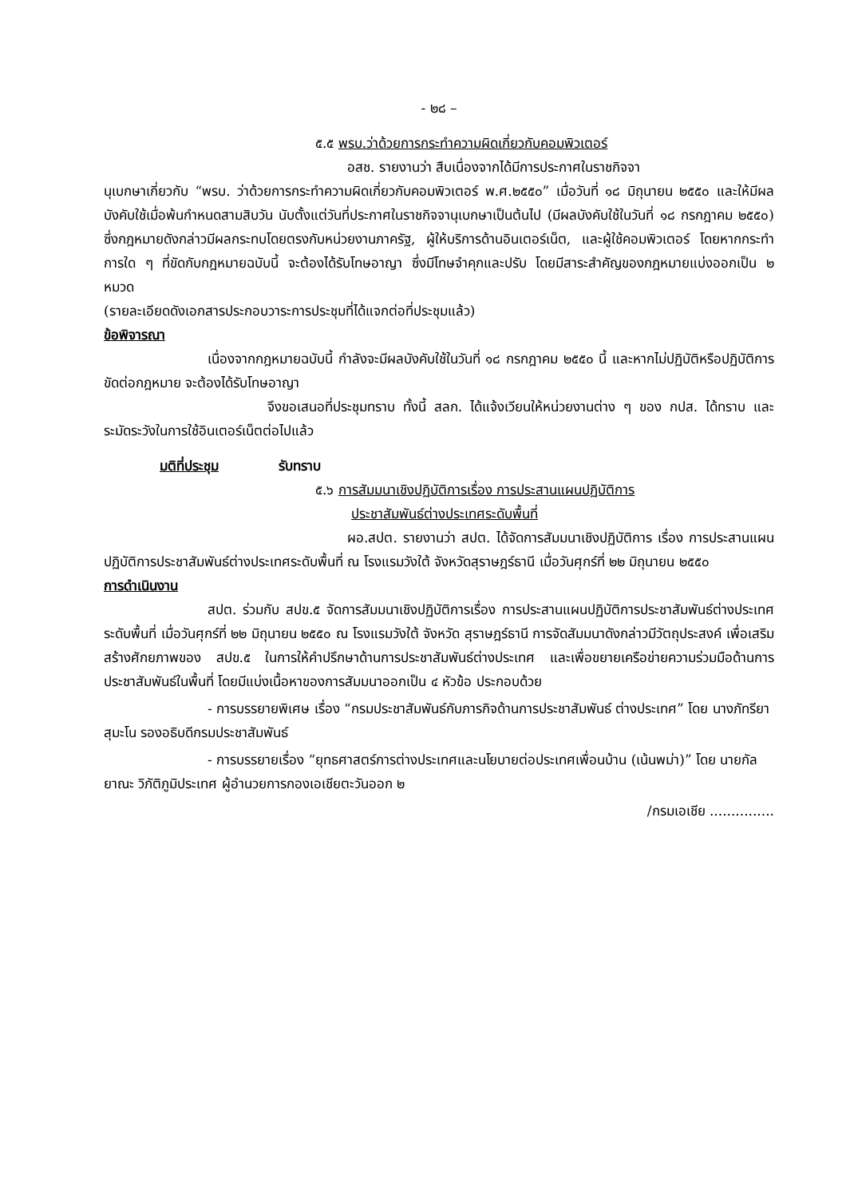- ๒๘ –
๕.๕ พรบ.ว่าด้วยการกระทำความผิดเกี่ยวกับคอมพิวเตอร์
อสช. รายงานว่า สืบเนื่องจากได้มีการประกาศในราชกิจจา
นุเบกษาเกี่ยวกับ “พรบ. ว่าด้วยการกระทำความผิดเกี่ยวกับคอมพิวเตอร์ พ.ศ.๒๕๕๐” เมื่อวันที่ ๑๘ มิถุนายน ๒๕๕๐ และให้มีผลบังคับใช้เมื่อพ้นกำหนดสามสิบวัน นับตั้งแต่วันที่ประกาศในราชกิจจานุเบกษาเป็นต้นไป (มีผลบังคับใช้ในวันที่ ๑๘ กรกฎาคม ๒๕๕๐) ซึ่งกฎหมายดังกล่าวมีผลกระทบโดยตรงกับหน่วยงานภาครัฐ, ผู้ให้บริการด้านอินเตอร์เน็ต, และผู้ใช้คอมพิวเตอร์ โดยหากกระทำการใด ๆ ที่ขัดกับกฎหมายฉบับนี้ จะต้องได้รับโทษอาญา ซึ่งมีโทษจำคุกและปรับ โดยมีสาระสำคัญของกฎหมายแบ่งออกเป็น ๒ หมวด
(รายละเอียดดังเอกสารประกอบวาระการประชุมที่ได้แจกต่อที่ประชุมแล้ว)
ข้อพิจารณา
เนื่องจากกฎหมายฉบับนี้ กำลังจะมีผลบังคับใช้ในวันที่ ๑๘ กรกฎาคม ๒๕๕๐ นี้ และหากไม่ปฏิบัติหรือปฏิบัติการขัดต่อกฎหมาย จะต้องได้รับโทษอาญา
จึงขอเสนอที่ประชุมทราบ ทั้งนี้ สลก. ได้แจ้งเวียนให้หน่วยงานต่าง ๆ ของ กปส. ได้ทราบ และระมัดระวังในการใช้อินเตอร์เน็ตต่อไปแล้ว
มติที่ประชุม รับทราบ
๕.๖ การสัมมนาเชิงปฏิบัติการเรื่อง การประสานแผนปฏิบัติการ
ประชาสัมพันธ์ต่างประเทศระดับพื้นที่
ผอ.สปต. รายงานว่า สปต. ได้จัดการสัมมนาเชิงปฏิบัติการ เรื่อง การประสานแผนปฏิบัติการประชาสัมพันธ์ต่างประเทศระดับพื้นที่ ณ โรงแรมวังใต้ จังหวัดสุราษฎร์ธานี เมื่อวันศุกร์ที่ ๒๒ มิถุนายน ๒๕๕๐
การดำเนินงาน
สปต. ร่วมกับ สปข.๕ จัดการสัมมนาเชิงปฏิบัติการเรื่อง การประสานแผนปฏิบัติการประชาสัมพันธ์ต่างประเทศระดับพื้นที่ เมื่อวันศุกร์ที่ ๒๒ มิถุนายน ๒๕๕๐ ณ โรงแรมวังใต้ จังหวัด สุราษฎร์ธานี การจัดสัมมนาดังกล่าวมีวัตถุประสงค์ เพื่อเสริมสร้างศักยภาพของ สปข.๕ ในการให้คำปรึกษาด้านการประชาสัมพันธ์ต่างประเทศ และเพื่อขยายเครือข่ายความร่วมมือด้านการประชาสัมพันธ์ในพื้นที่ โดยมีแบ่งเนื้อหาของการสัมมนาออกเป็น ๔ หัวข้อ ประกอบด้วย
- การบรรยายพิเศษ เรื่อง “กรมประชาสัมพันธ์กับภารกิจด้านการประชาสัมพันธ์ ต่างประเทศ” โดย นางภัทรียา สุมะโน รองอธิบดีกรมประชาสัมพันธ์
- การบรรยายเรื่อง “ยุทธศาสตร์การต่างประเทศและนโยบายต่อประเทศเพื่อนบ้าน (เน้นพม่า)” โดย นายกัลยาณะ วิภัติภูมิประเทศ ผู้อำนวยการกองเอเชียตะวันออก ๒
/กรมเอเชีย ...............